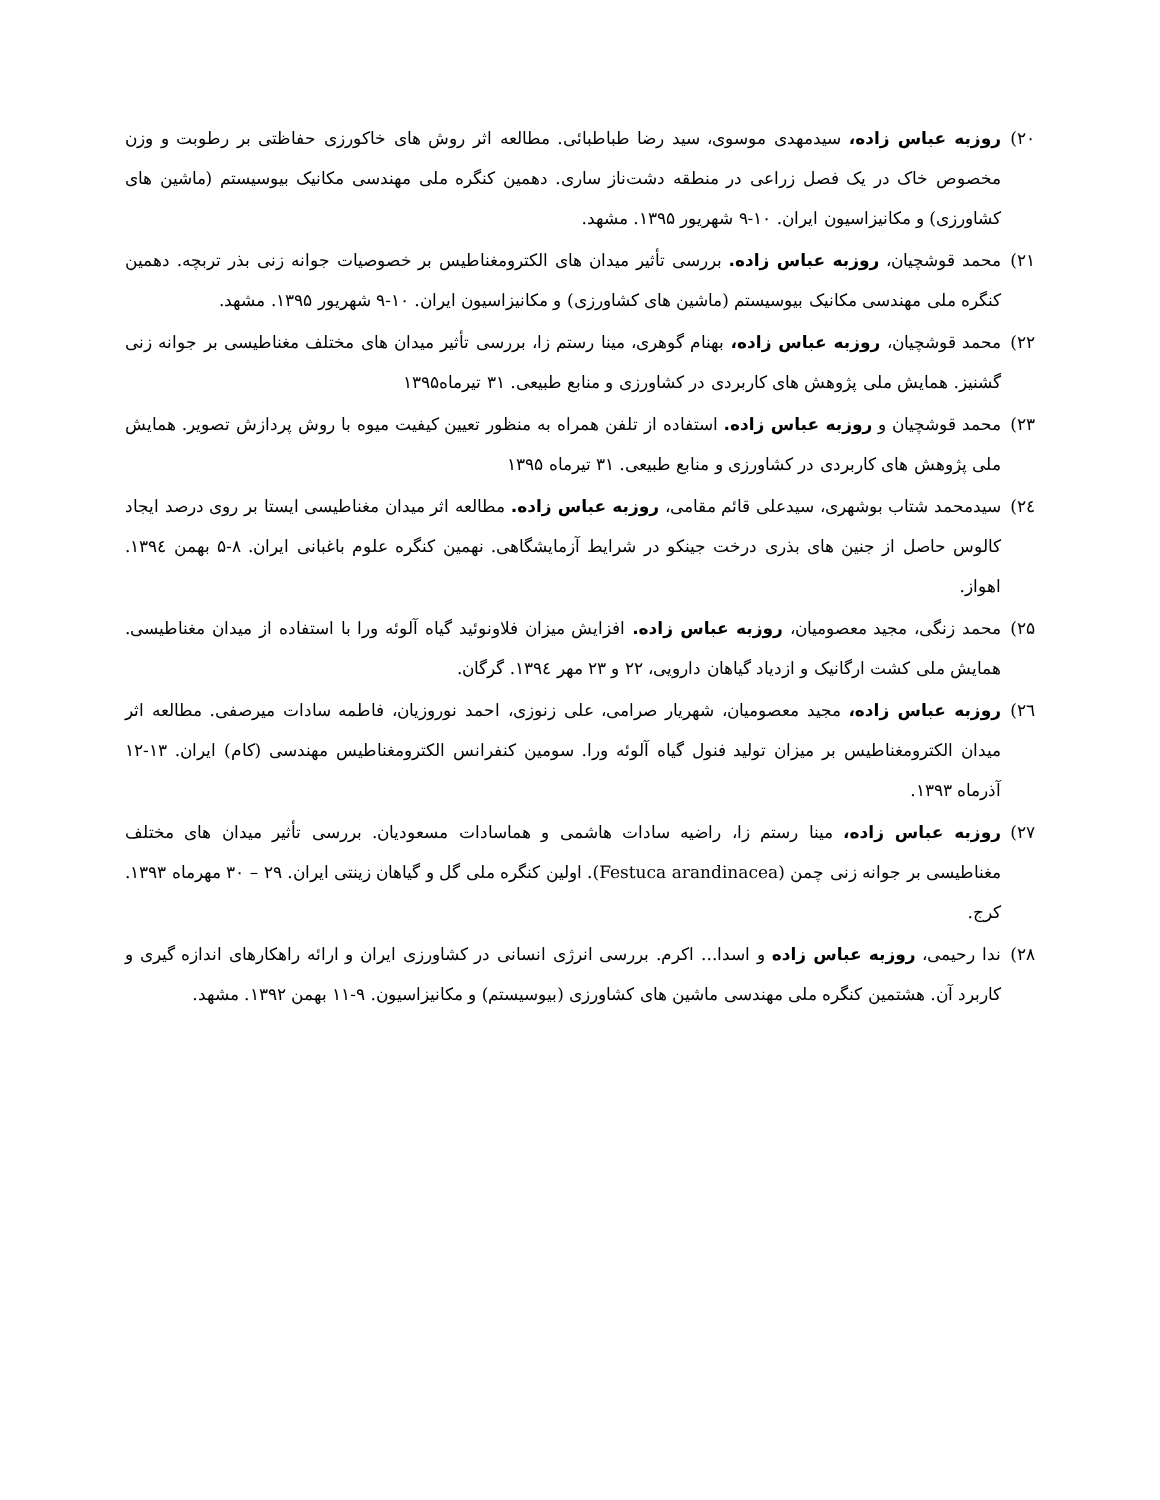۲۰) روزبه عباس زاده، سیدمهدی موسوی، سید رضا طباطبائی. مطالعه اثر روش های خاکورزی حفاظتی بر رطوبت و وزن مخصوص خاک در یک فصل زراعی در منطقه دشت‌ناز ساری. دهمین کنگره ملی مهندسی مکانیک بیوسیستم (ماشین های کشاورزی) و مکانیزاسیون ایران. ۱۰-۹ شهریور ۱۳۹۵. مشهد.
۲۱) محمد قوشچیان، روزبه عباس زاده. بررسی تأثیر میدان های الکترومغناطیس بر خصوصیات جوانه زنی بذر تربچه. دهمین کنگره ملی مهندسی مکانیک بیوسیستم (ماشین های کشاورزی) و مکانیزاسیون ایران. ۱۰-۹ شهریور ۱۳۹۵. مشهد.
۲۲) محمد قوشچیان، روزبه عباس زاده، بهنام گوهری، مینا رستم زا، بررسی تأثیر میدان های مختلف مغناطیسی بر جوانه زنی گشنیز. همایش ملی پژوهش های کاربردی در کشاورزی و منابع طبیعی. ۳۱ تیرماه۱۳۹۵
۲۳) محمد قوشچیان و روزبه عباس زاده. استفاده از تلفن همراه به منظور تعیین کیفیت میوه با روش پردازش تصویر. همایش ملی پژوهش های کاربردی در کشاورزی و منابع طبیعی. ۳۱ تیرماه ۱۳۹۵
۲٤) سیدمحمد شتاب بوشهری، سیدعلی قائم مقامی، روزبه عباس زاده. مطالعه اثر میدان مغناطیسی ایستا بر روی درصد ایجاد کالوس حاصل از جنین های بذری درخت جینکو در شرایط آزمایشگاهی. نهمین کنگره علوم باغبانی ایران. ۸-۵ بهمن ۱۳۹٤. اهواز.
۲۵) محمد زنگی، مجید معصومیان، روزبه عباس زاده. افزایش میزان فلاونوئید گیاه آلوئه ورا با استفاده از میدان مغناطیسی. همایش ملی کشت ارگانیک و ازدیاد گیاهان دارویی، ۲۲ و ۲۳ مهر ۱۳۹٤. گرگان.
۲٦) روزبه عباس زاده، مجید معصومیان، شهریار صرامی، علی زنوزی، احمد نوروزیان، فاطمه سادات میرصفی. مطالعه اثر میدان الکترومغناطیس بر میزان تولید فنول گیاه آلوئه ورا. سومین کنفرانس الکترومغناطیس مهندسی (کام) ایران. ۱۳-۱۲ آذرماه ۱۳۹۳.
۲۷) روزبه عباس زاده، مینا رستم زا، راضیه سادات هاشمی و هماسادات مسعودیان. بررسی تأثیر میدان های مختلف مغناطیسی بر جوانه زنی چمن (Festuca arandinacea). اولین کنگره ملی گل و گیاهان زینتی ایران. ۲۹ – ۳۰ مهرماه ۱۳۹۳. کرج.
۲۸) ندا رحیمی، روزبه عباس زاده و اسدا... اکرم. بررسی انرژی انسانی در کشاورزی ایران و ارائه راهکارهای اندازه گیری و کاربرد آن. هشتمین کنگره ملی مهندسی ماشین های کشاورزی (بیوسیستم) و مکانیزاسیون. ۹-۱۱ بهمن ۱۳۹۲. مشهد.